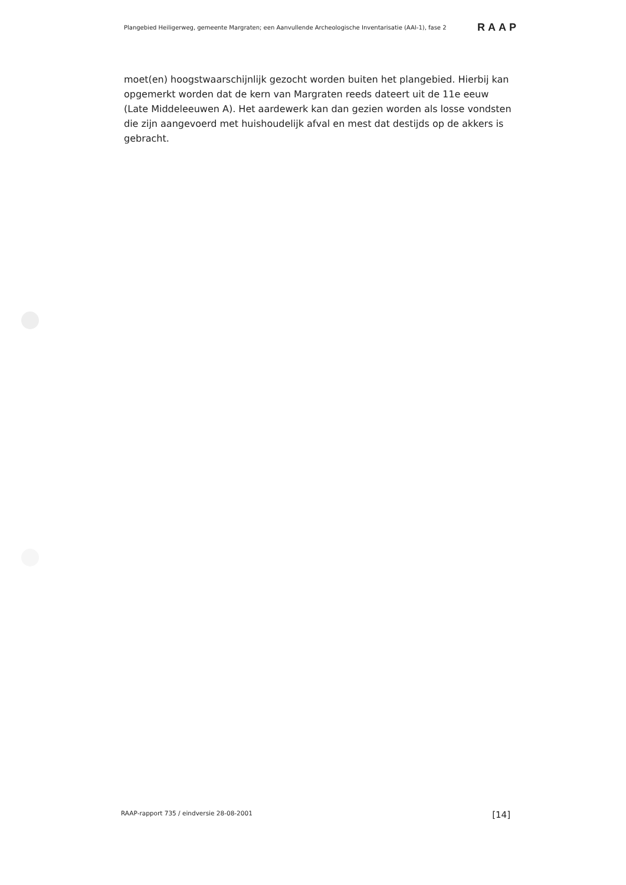Plangebied Heiligerweg, gemeente Margraten; een Aanvullende Archeologische Inventarisatie (AAI-1), fase 2 RAAP
moet(en) hoogstwaarschijnlijk gezocht worden buiten het plangebied. Hierbij kan opgemerkt worden dat de kern van Margraten reeds dateert uit de 11e eeuw (Late Middeleeuwen A). Het aardewerk kan dan gezien worden als losse vondsten die zijn aangevoerd met huishoudelijk afval en mest dat destijds op de akkers is gebracht.
RAAP-rapport 735 / eindversie 28-08-2001 [14]